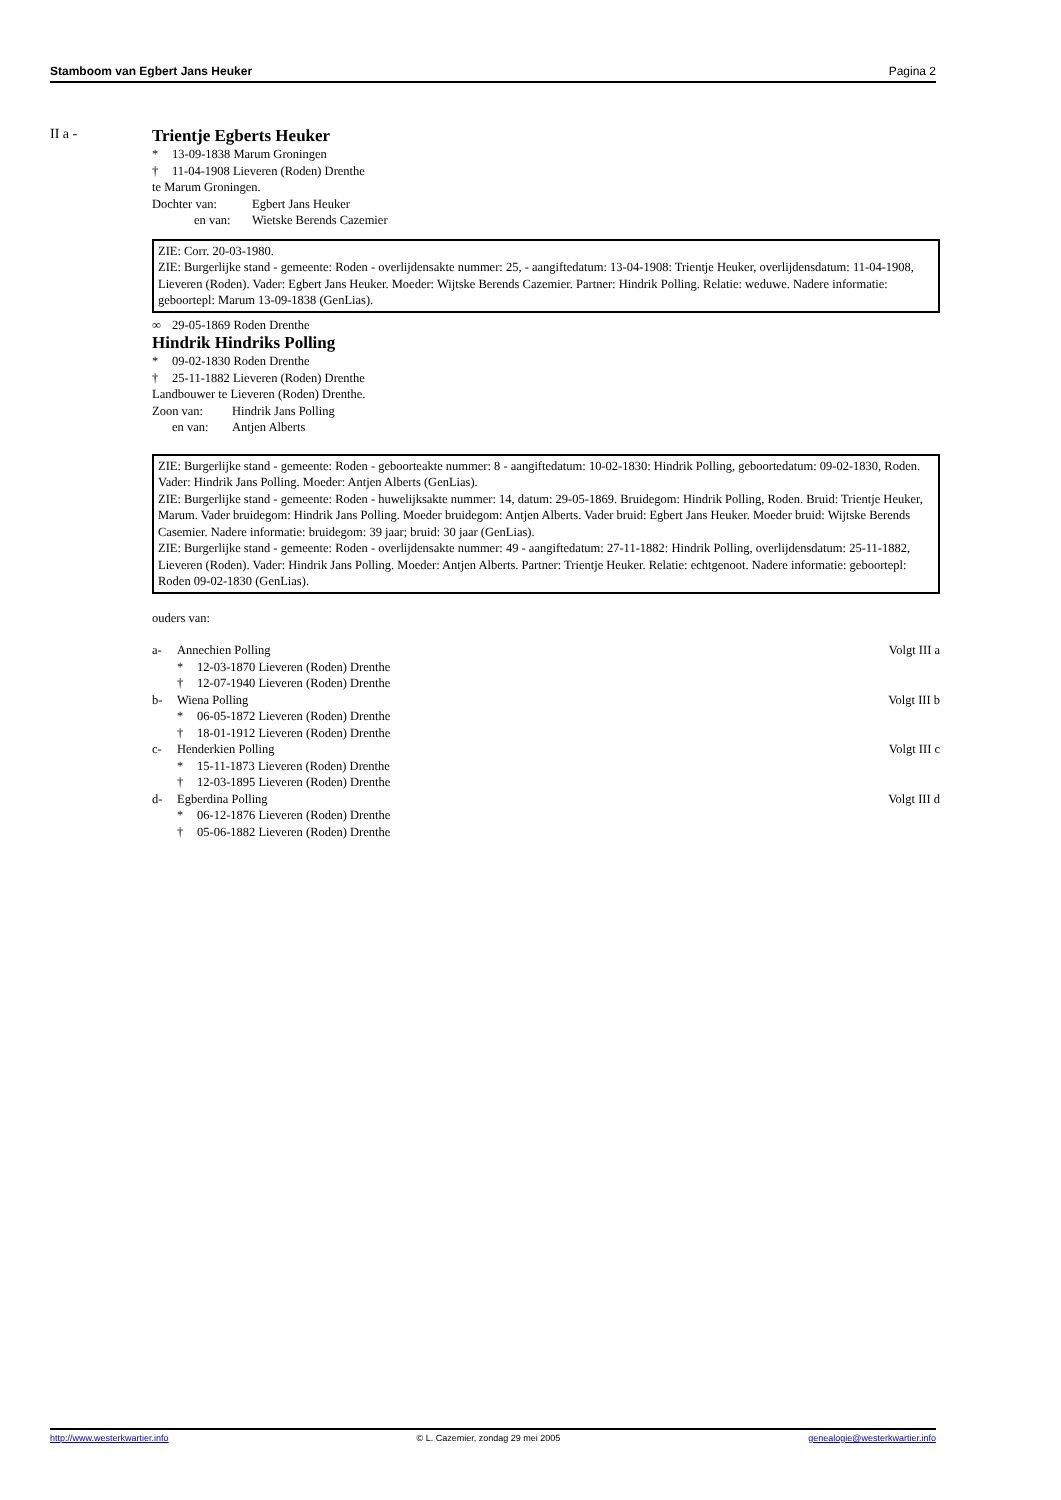Stamboom van Egbert Jans Heuker Pagina 2
II a -
Trientje Egberts Heuker
* 13-09-1838 Marum Groningen
† 11-04-1908 Lieveren (Roden) Drenthe
te Marum Groningen.
Dochter van: Egbert Jans Heuker
en van: Wietske Berends Cazemier
ZIE: Corr. 20-03-1980.
ZIE: Burgerlijke stand - gemeente: Roden - overlijdensakte nummer: 25, - aangiftedatum: 13-04-1908: Trientje Heuker, overlijdensdatum: 11-04-1908, Lieveren (Roden). Vader: Egbert Jans Heuker. Moeder: Wijtske Berends Cazemier. Partner: Hindrik Polling. Relatie: weduwe. Nadere informatie: geboortepl: Marum 13-09-1838 (GenLias).
∞ 29-05-1869 Roden Drenthe
Hindrik Hindriks Polling
* 09-02-1830 Roden Drenthe
† 25-11-1882 Lieveren (Roden) Drenthe
Landbouwer te Lieveren (Roden) Drenthe.
Zoon van: Hindrik Jans Polling
en van: Antjen Alberts
ZIE: Burgerlijke stand - gemeente: Roden - geboorteakte nummer: 8 - aangiftedatum: 10-02-1830: Hindrik Polling, geboortedatum: 09-02-1830, Roden. Vader: Hindrik Jans Polling. Moeder: Antjen Alberts (GenLias).
ZIE: Burgerlijke stand - gemeente: Roden - huwelijksakte nummer: 14, datum: 29-05-1869. Bruidegom: Hindrik Polling, Roden. Bruid: Trientje Heuker, Marum. Vader bruidegom: Hindrik Jans Polling. Moeder bruidegom: Antjen Alberts. Vader bruid: Egbert Jans Heuker. Moeder bruid: Wijtske Berends Casemier. Nadere informatie: bruidegom: 39 jaar; bruid: 30 jaar (GenLias).
ZIE: Burgerlijke stand - gemeente: Roden - overlijdensakte nummer: 49 - aangiftedatum: 27-11-1882: Hindrik Polling, overlijdensdatum: 25-11-1882, Lieveren (Roden). Vader: Hindrik Jans Polling. Moeder: Antjen Alberts. Partner: Trientje Heuker. Relatie: echtgenoot. Nadere informatie: geboortepl: Roden 09-02-1830 (GenLias).
ouders van:
a- Annechien Polling Volgt III a
* 12-03-1870 Lieveren (Roden) Drenthe
† 12-07-1940 Lieveren (Roden) Drenthe
b- Wiena Polling Volgt III b
* 06-05-1872 Lieveren (Roden) Drenthe
† 18-01-1912 Lieveren (Roden) Drenthe
c- Henderkien Polling Volgt III c
* 15-11-1873 Lieveren (Roden) Drenthe
† 12-03-1895 Lieveren (Roden) Drenthe
d- Egberdina Polling Volgt III d
* 06-12-1876 Lieveren (Roden) Drenthe
† 05-06-1882 Lieveren (Roden) Drenthe
http://www.westerkwartier.info © L. Cazemier, zondag 29 mei 2005 genealogie@westerkwartier.info